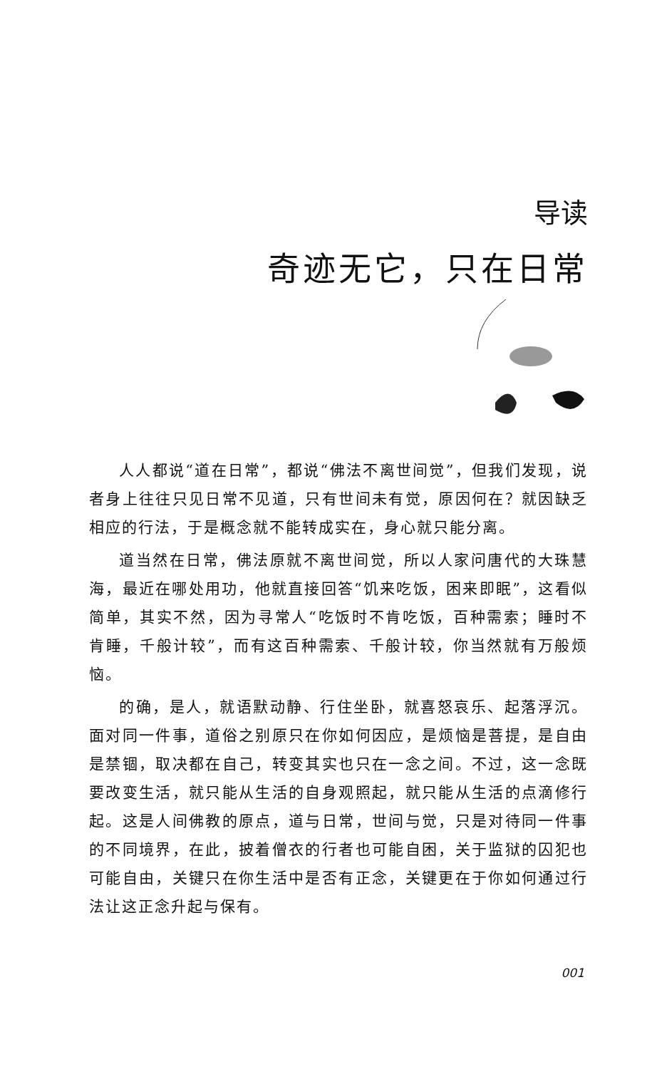导读
奇迹无它，只在日常
人人都说“道在日常”，都说“佛法不离世间觉”，但我们发现，说者身上往往只见日常不见道，只有世间未有觉，原因何在？就因缺乏相应的行法，于是概念就不能转成实在，身心就只能分离。
道当然在日常，佛法原就不离世间觉，所以人家问唐代的大珠慧海，最近在哪处用功，他就直接回答“饥来吃饭，困来即眠”，这看似简单，其实不然，因为寻常人“吃饭时不肯吃饭，百种需索；睡时不肯睡，千般计较”，而有这百种需索、千般计较，你当然就有万般烦恼。
的确，是人，就语默动静、行住坐卧，就喜怒哀乐、起落浮沉。面对同一件事，道俗之别原只在你如何因应，是烦恼是菩提，是自由是禁锢，取决都在自己，转变其实也只在一念之间。不过，这一念既要改变生活，就只能从生活的自身观照起，就只能从生活的点滴修行起。这是人间佛教的原点，道与日常，世间与觉，只是对待同一件事的不同境界，在此，披着僧衣的行者也可能自困，关于监狱的囚犯也可能自由，关键只在你生活中是否有正念，关键更在于你如何通过行法让这正念升起与保有。
001